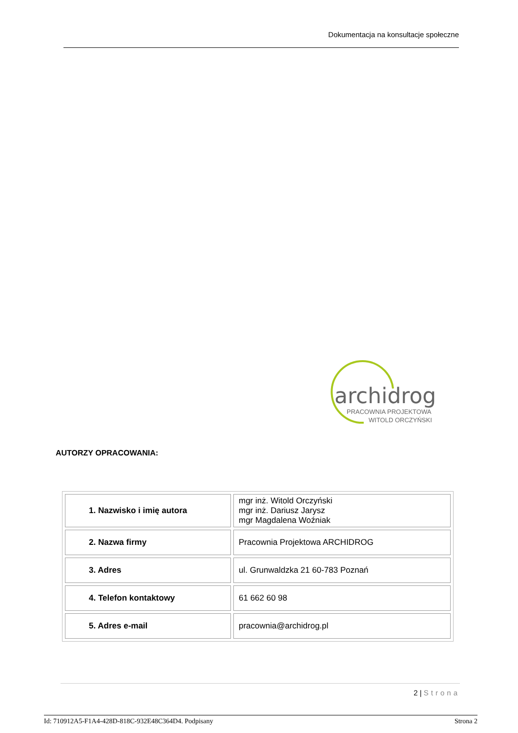Dokumentacja na konsultacje społeczne
archidrog
PRACOWNIA PROJEKTOWA
WITOLD ORCZYŃSKI
AUTORZY OPRACOWANIA:
| 1. Nazwisko i imię autora | mgr inż. Witold Orczyński mgr inż. Dariusz Jarysz mgr Magdalena Woźniak |
| 2. Nazwa firmy | Pracownia Projektowa ARCHIDROG |
| 3. Adres | ul. Grunwaldzka 21 60-783 Poznań |
| 4. Telefon kontaktowy | 61 662 60 98 |
| 5. Adres e-mail | pracownia@archidrog.pl |
2 | Strona
Id: 710912A5-F1A4-428D-818C-932E48C364D4. Podpisany Strona 2